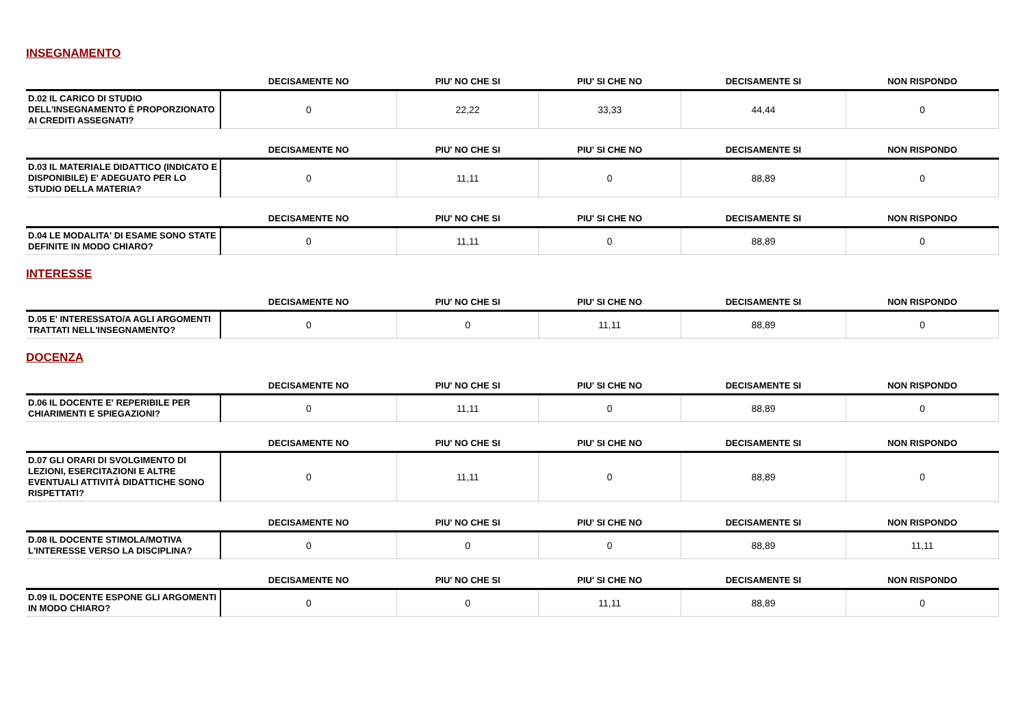INSEGNAMENTO
| | DECISAMENTE NO | PIU' NO CHE SI | PIU' SI CHE NO | DECISAMENTE SI | NON RISPONDO |
| --- | --- | --- | --- | --- | --- |
| D.02 IL CARICO DI STUDIO DELL'INSEGNAMENTO È PROPORZIONATO AI CREDITI ASSEGNATI? | 0 | 22,22 | 33,33 | 44,44 | 0 |
| | DECISAMENTE NO | PIU' NO CHE SI | PIU' SI CHE NO | DECISAMENTE SI | NON RISPONDO |
| --- | --- | --- | --- | --- | --- |
| D.03 IL MATERIALE DIDATTICO (INDICATO E DISPONIBILE) E' ADEGUATO PER LO STUDIO DELLA MATERIA? | 0 | 11,11 | 0 | 88,89 | 0 |
| | DECISAMENTE NO | PIU' NO CHE SI | PIU' SI CHE NO | DECISAMENTE SI | NON RISPONDO |
| --- | --- | --- | --- | --- | --- |
| D.04 LE MODALITA' DI ESAME SONO STATE DEFINITE IN MODO CHIARO? | 0 | 11,11 | 0 | 88,89 | 0 |
INTERESSE
| | DECISAMENTE NO | PIU' NO CHE SI | PIU' SI CHE NO | DECISAMENTE SI | NON RISPONDO |
| --- | --- | --- | --- | --- | --- |
| D.05 E' INTERESSATO/A AGLI ARGOMENTI TRATTATI NELL'INSEGNAMENTO? | 0 | 0 | 11,11 | 88,89 | 0 |
DOCENZA
| | DECISAMENTE NO | PIU' NO CHE SI | PIU' SI CHE NO | DECISAMENTE SI | NON RISPONDO |
| --- | --- | --- | --- | --- | --- |
| D.06 IL DOCENTE E' REPERIBILE PER CHIARIMENTI E SPIEGAZIONI? | 0 | 11,11 | 0 | 88,89 | 0 |
| | DECISAMENTE NO | PIU' NO CHE SI | PIU' SI CHE NO | DECISAMENTE SI | NON RISPONDO |
| --- | --- | --- | --- | --- | --- |
| D.07 GLI ORARI DI SVOLGIMENTO DI LEZIONI, ESERCITAZIONI E ALTRE EVENTUALI ATTIVITÀ DIDATTICHE SONO RISPETTATI? | 0 | 11,11 | 0 | 88,89 | 0 |
| | DECISAMENTE NO | PIU' NO CHE SI | PIU' SI CHE NO | DECISAMENTE SI | NON RISPONDO |
| --- | --- | --- | --- | --- | --- |
| D.08 IL DOCENTE STIMOLA/MOTIVA L'INTERESSE VERSO LA DISCIPLINA? | 0 | 0 | 0 | 88,89 | 11,11 |
| | DECISAMENTE NO | PIU' NO CHE SI | PIU' SI CHE NO | DECISAMENTE SI | NON RISPONDO |
| --- | --- | --- | --- | --- | --- |
| D.09 IL DOCENTE ESPONE GLI ARGOMENTI IN MODO CHIARO? | 0 | 0 | 11,11 | 88,89 | 0 |